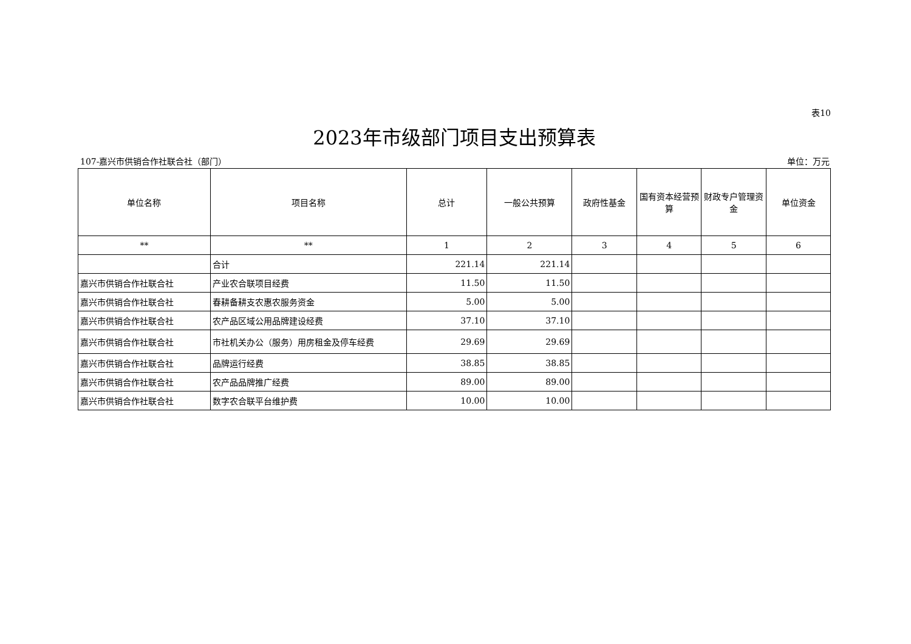表10
2023年市级部门项目支出预算表
107-嘉兴市供销合作社联合社（部门） 单位：万元
| 单位名称 | 项目名称 | 总计 | 一般公共预算 | 政府性基金 | 国有资本经营预算 | 财政专户管理资金 | 单位资金 |
| --- | --- | --- | --- | --- | --- | --- | --- |
| ** | ** | 1 | 2 | 3 | 4 | 5 | 6 |
| | 合计 | 221.14 | 221.14 | | | | |
| 嘉兴市供销合作社联合社 | 产业农合联项目经费 | 11.50 | 11.50 | | | | |
| 嘉兴市供销合作社联合社 | 春耕备耕支农惠农服务资金 | 5.00 | 5.00 | | | | |
| 嘉兴市供销合作社联合社 | 农产品区域公用品牌建设经费 | 37.10 | 37.10 | | | | |
| 嘉兴市供销合作社联合社 | 市社机关办公（服务）用房租金及停车经费 | 29.69 | 29.69 | | | | |
| 嘉兴市供销合作社联合社 | 品牌运行经费 | 38.85 | 38.85 | | | | |
| 嘉兴市供销合作社联合社 | 农产品品牌推广经费 | 89.00 | 89.00 | | | | |
| 嘉兴市供销合作社联合社 | 数字农合联平台维护费 | 10.00 | 10.00 | | | | |